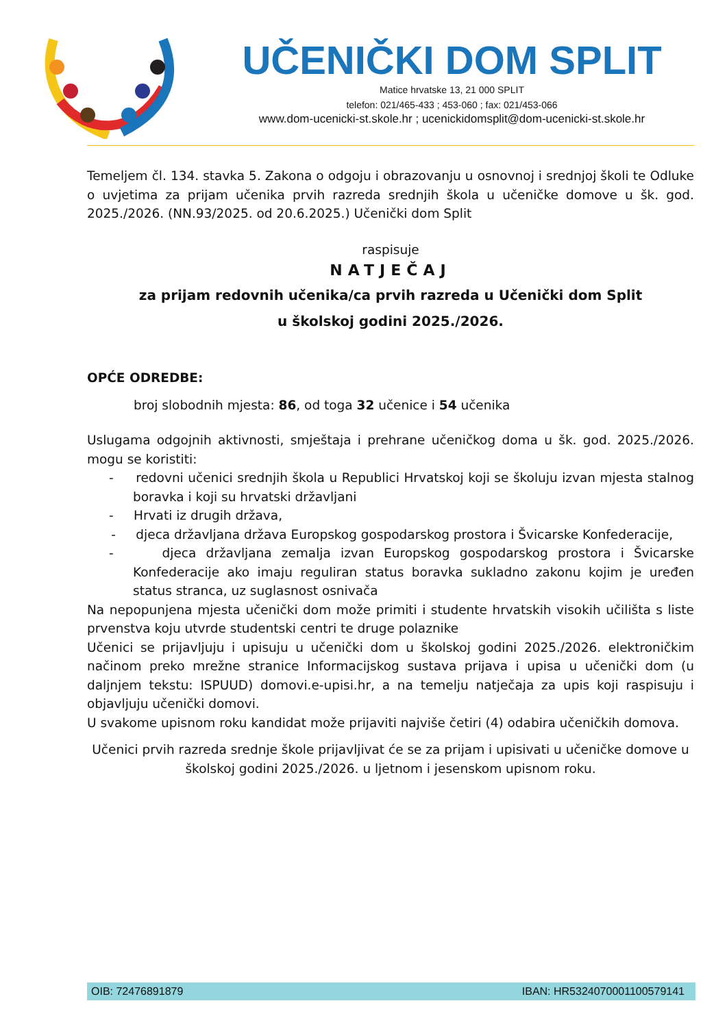UČENIČKI DOM SPLIT
Matice hrvatske 13, 21 000 SPLIT
telefon: 021/465-433 ; 453-060 ; fax: 021/453-066
www.dom-ucenicki-st.skole.hr ; ucenickidomsplit@dom-ucenicki-st.skole.hr
Temeljem čl. 134. stavka 5. Zakona o odgoju i obrazovanju u osnovnoj i srednjoj školi te Odluke o uvjetima za prijam učenika prvih razreda srednjih škola u učeničke domove u šk. god. 2025./2026. (NN.93/2025. od 20.6.2025.) Učenički dom Split
raspisuje
NATJEČAJ
za prijam redovnih učenika/ca prvih razreda u Učenički dom Split
u školskoj godini 2025./2026.
OPĆE ODREDBE:
broj slobodnih mjesta: 86, od toga 32 učenice i 54 učenika
Uslugama odgojnih aktivnosti, smještaja i prehrane učeničkog doma u šk. god. 2025./2026. mogu se koristiti:
- redovni učenici srednjih škola u Republici Hrvatskoj koji se školuju izvan mjesta stalnog boravka i koji su hrvatski državljani
- Hrvati iz drugih država,
- djeca državljana država Europskog gospodarskog prostora i Švicarske Konfederacije,
- djeca državljana zemalja izvan Europskog gospodarskog prostora i Švicarske Konfederacije ako imaju reguliran status boravka sukladno zakonu kojim je uređen status stranca, uz suglasnost osnivača
Na nepopunjena mjesta učenički dom može primiti i studente hrvatskih visokih učilišta s liste prvenstva koju utvrde studentski centri te druge polaznike
Učenici se prijavljuju i upisuju u učenički dom u školskoj godini 2025./2026. elektroničkim načinom preko mrežne stranice Informacijskog sustava prijava i upisa u učenički dom (u daljnjem tekstu: ISPUUD) domovi.e-upisi.hr, a na temelju natječaja za upis koji raspisuju i objavljuju učenički domovi.
U svakome upisnom roku kandidat može prijaviti najviše četiri (4) odabira učeničkih domova.
Učenici prvih razreda srednje škole prijavljivat će se za prijam i upisivati u učeničke domove u školskoj godini 2025./2026. u ljetnom i jesenskom upisnom roku.
OIB: 72476891879 IBAN: HR5324070001100579141